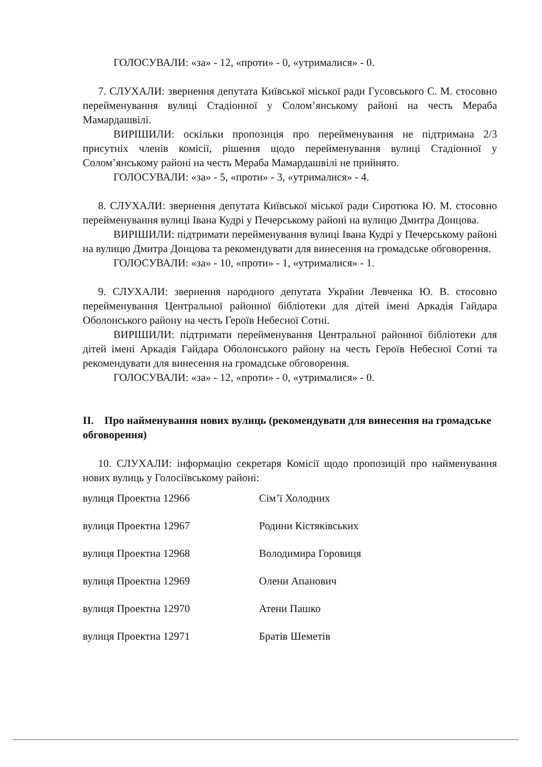ГОЛОСУВАЛИ: «за» - 12, «проти» - 0, «утрималися» - 0.
7. СЛУХАЛИ: звернення депутата Київської міської ради Гусовського С. М. стосовно перейменування вулиці Стадіонної у Солом’янському районі на честь Мераба Мамардашвілі.
ВИРІШИЛИ: оскільки пропозиція про перейменування не підтримана 2/3 присутніх членів комісії, рішення щодо перейменування вулиці Стадіонної у Солом’янському районі на честь Мераба Мамардашвілі не прийнято.
ГОЛОСУВАЛИ: «за» - 5, «проти» - 3, «утрималися» - 4.
8. СЛУХАЛИ: звернення депутата Київської міської ради Сиротюка Ю. М. стосовно перейменування вулиці Івана Кудрі у Печерському районі на вулицю Дмитра Донцова.
ВИРІШИЛИ: підтримати перейменування вулиці Івана Кудрі у Печерському районі на вулицю Дмитра Донцова та рекомендувати для винесення на громадське обговорення.
ГОЛОСУВАЛИ: «за» - 10, «проти» - 1, «утрималися» - 1.
9. СЛУХАЛИ: звернення народного депутата України Левченка Ю. В. стосовно перейменування Центральної районної бібліотеки для дітей імені Аркадія Гайдара Оболонського району на честь Героїв Небесної Сотні.
ВИРІШИЛИ: підтримати перейменування Центральної районної бібліотеки для дітей імені Аркадія Гайдара Оболонського району на честь Героїв Небесної Сотні та рекомендувати для винесення на громадське обговорення.
ГОЛОСУВАЛИ: «за» - 12, «проти» - 0, «утрималися» - 0.
II. Про найменування нових вулиць (рекомендувати для винесення на громадське обговорення)
10. СЛУХАЛИ: інформацію секретаря Комісії щодо пропозицій про найменування нових вулиць у Голосіївському районі:
| вулиця Проектна 12966 | Сім’ї Холодних |
| вулиця Проектна 12967 | Родини Кістяківських |
| вулиця Проектна 12968 | Володимира Горовиця |
| вулиця Проектна 12969 | Олени Апанович |
| вулиця Проектна 12970 | Атени Пашко |
| вулиця Проектна 12971 | Братів Шеметів |